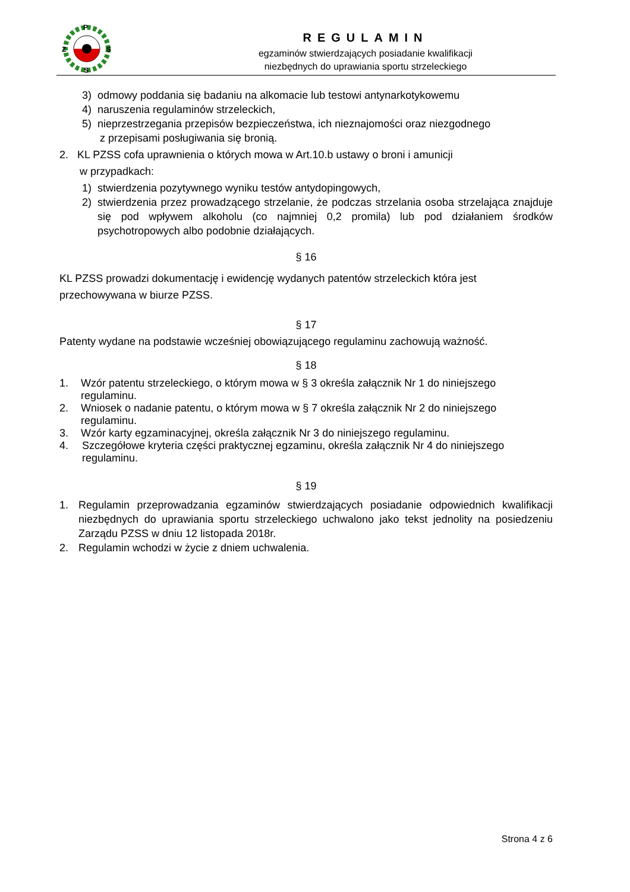P
Z
S
S
REGULAMIN
egzaminów stwierdzających posiadanie kwalifikacji
niezbędnych do uprawiania sportu strzeleckiego
3) odmowy poddania się badaniu na alkomacie lub testowi antynarkotykowemu
4) naruszenia regulaminów strzeleckich,
5) nieprzestrzegania przepisów bezpieczeństwa, ich nieznajomości oraz niezgodnego
z przepisami posługiwania się bronią.
2. KL PZSS cofa uprawnienia o których mowa w Art.10.b ustawy o broni i amunicji
w przypadkach:
1) stwierdzenia pozytywnego wyniku testów antydopingowych,
2) stwierdzenia przez prowadzącego strzelanie, że podczas strzelania osoba strzelająca znajduje się pod wpływem alkoholu (co najmniej 0,2 promila) lub pod działaniem środków psychotropowych albo podobnie działających.
§ 16
KL PZSS prowadzi dokumentację i ewidencję wydanych patentów strzeleckich która jest
przechowywana w biurze PZSS.
§ 17
Patenty wydane na podstawie wcześniej obowiązującego regulaminu zachowują ważność.
§ 18
1. Wzór patentu strzeleckiego, o którym mowa w § 3 określa załącznik Nr 1 do niniejszego regulaminu.
2. Wniosek o nadanie patentu, o którym mowa w § 7 określa załącznik Nr 2 do niniejszego regulaminu.
3. Wzór karty egzaminacyjnej, określa załącznik Nr 3 do niniejszego regulaminu.
4. Szczegółowe kryteria części praktycznej egzaminu, określa załącznik Nr 4 do niniejszego regulaminu.
§ 19
1. Regulamin przeprowadzania egzaminów stwierdzających posiadanie odpowiednich kwalifikacji niezbędnych do uprawiania sportu strzeleckiego uchwalono jako tekst jednolity na posiedzeniu Zarządu PZSS w dniu 12 listopada 2018r.
2. Regulamin wchodzi w życie z dniem uchwalenia.
Strona 4 z 6